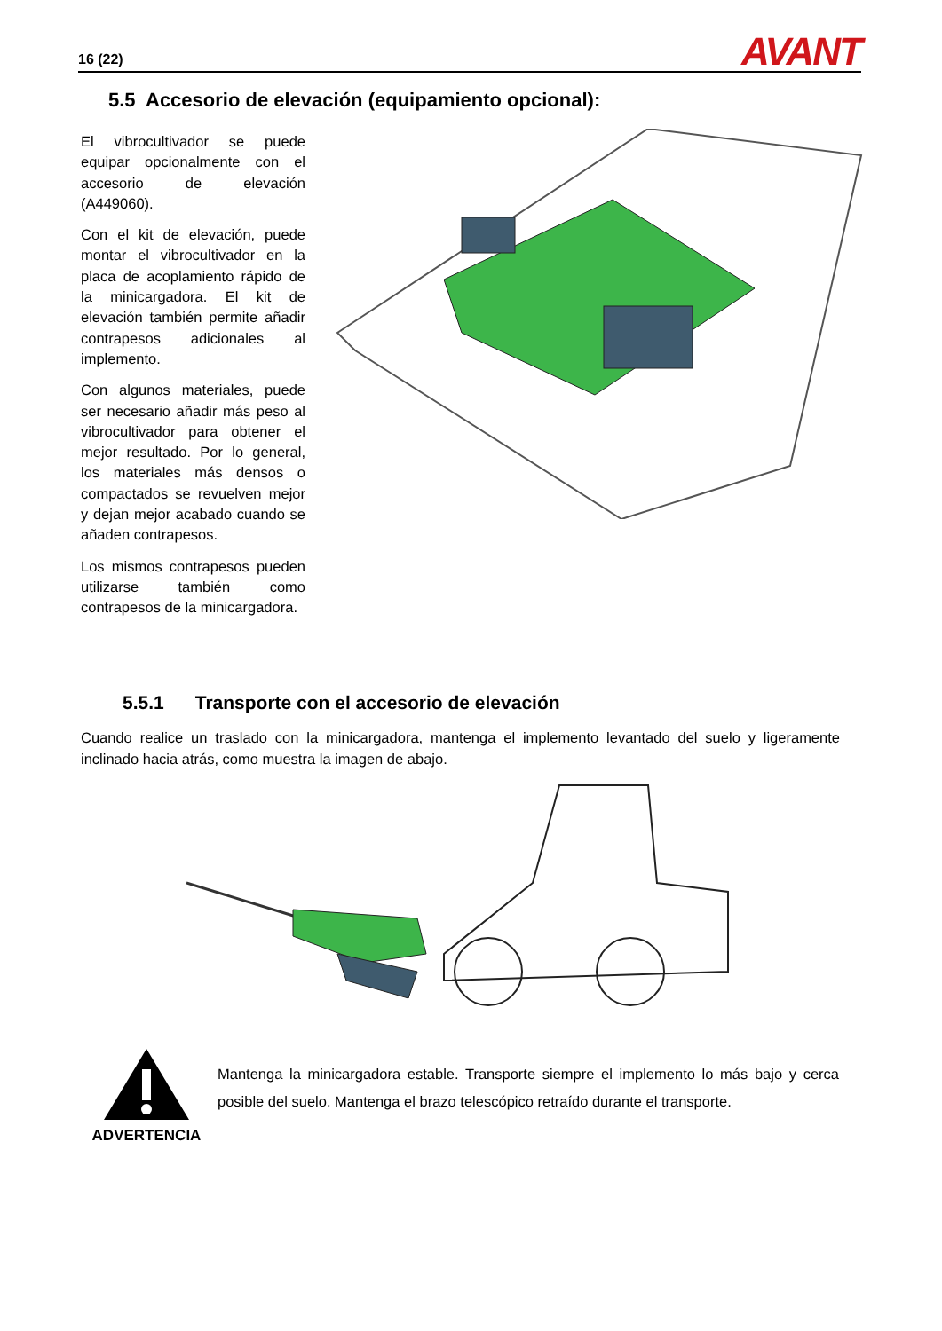16 (22) AVANT
5.5 Accesorio de elevación (equipamiento opcional):
El vibrocultivador se puede equipar opcionalmente con el accesorio de elevación (A449060).
Con el kit de elevación, puede montar el vibrocultivador en la placa de acoplamiento rápido de la minicargadora. El kit de elevación también permite añadir contrapesos adicionales al implemento.
Con algunos materiales, puede ser necesario añadir más peso al vibrocultivador para obtener el mejor resultado. Por lo general, los materiales más densos o compactados se revuelven mejor y dejan mejor acabado cuando se añaden contrapesos.
Los mismos contrapesos pueden utilizarse también como contrapesos de la minicargadora.
5.5.1 Transporte con el accesorio de elevación
Cuando realice un traslado con la minicargadora, mantenga el implemento levantado del suelo y ligeramente inclinado hacia atrás, como muestra la imagen de abajo.
ADVERTENCIA
Mantenga la minicargadora estable. Transporte siempre el implemento lo más bajo y cerca posible del suelo. Mantenga el brazo telescópico retraído durante el transporte.